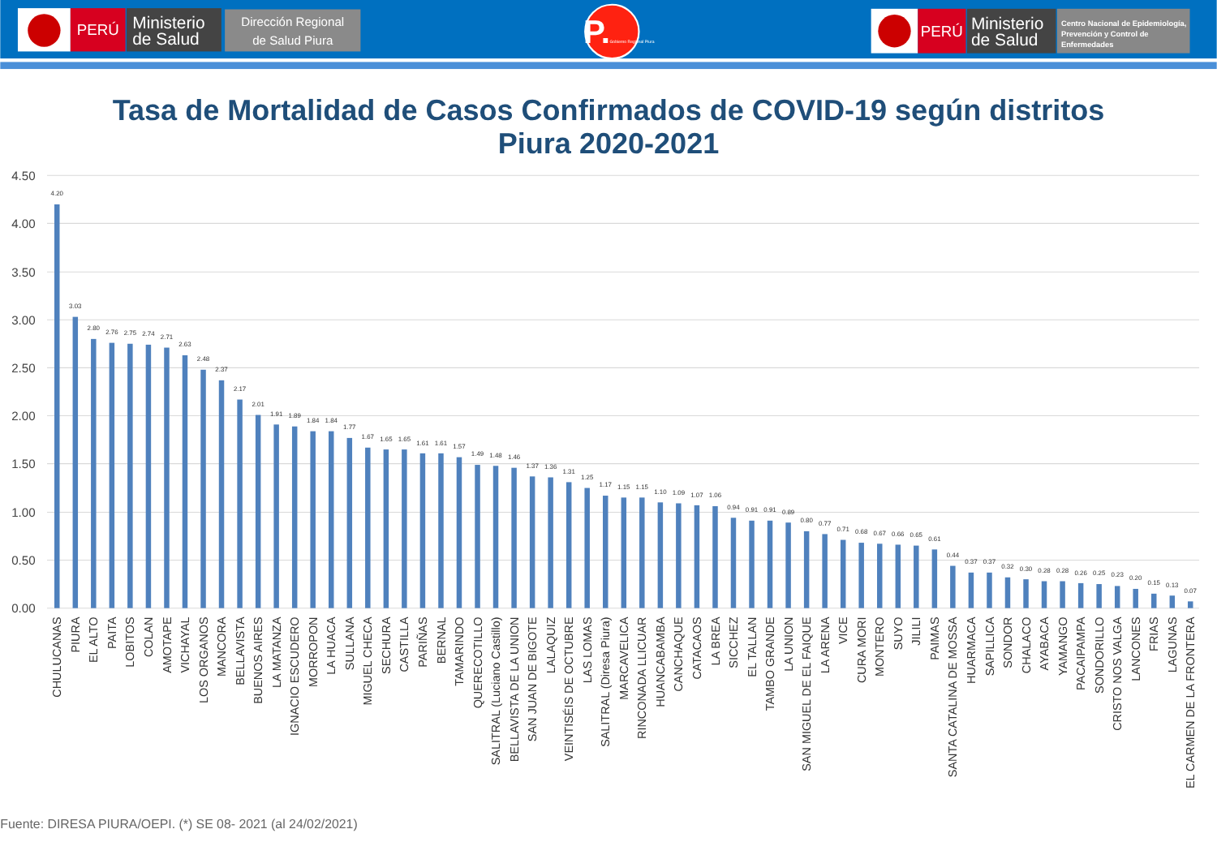PERÚ
Ministerio
de Salud
Dirección Regional
de Salud Piura
P.
Gobierno Regional Piura
PERÚ
Ministerio
de Salud
Centro Nacional de Epidemiología,
Prevención y Control de
Enfermedades
Tasa de Mortalidad de Casos Confirmados de COVID-19 según distritos
Piura 2020-2021
4.50
4.00
3.50
3.00
2.50
2.00
1.50
1.00
0.50
0.00
4.20
3.03
2.80
2.76
2.75
2.74
2.71
2.63
2.48
2.37
2.17
2.01
1.91
1.89
1.84
1.84
1.77
1.67
1.65
1.65
1.61
1.61
1.57
1.49
1.48
1.46
1.37
1.36
1.31
1.25
1.17
1.15
1.15
1.10
1.09
1.07
1.06
0.94
0.91
0.91
0.89
0.80
0.77
0.71
0.68
0.67
0.66
0.65
0.61
0.44
0.37
0.37
0.32
0.30
0.28
0.28
0.26
0.25
0.23
0.20
0.15
0.13
0.07
CHULUCANAS
PIURA
EL ALTO
PAITA
LOBITOS
COLAN
AMOTAPE
VICHAYAL
LOS ORGANOS
MANCORA
BELLAVISTA
BUENOS AIRES
LA MATANZA
IGNACIO ESCUDERO
MORROPON
LA HUACA
SULLANA
MIGUEL CHECA
SECHURA
CASTILLA
PARIÑAS
BERNAL
TAMARINDO
QUERECOTILLO
SALITRAL (Luciano Castillo)
BELLAVISTA DE LA UNION
SAN JUAN DE BIGOTE
LALAQUIZ
VEINTISÉIS DE OCTUBRE
LAS LOMAS
SALITRAL (Diresa Piura)
MARCAVELICA
RINCONADA LLICUAR
HUANCABAMBA
CANCHAQUE
CATACAOS
LA BREA
SICCHEZ
EL TALLAN
TAMBO GRANDE
LA UNION
SAN MIGUEL DE EL FAIQUE
LA ARENA
VICE
CURA MORI
MONTERO
SUYO
JILILI
PAIMAS
SANTA CATALINA DE MOSSA
HUARMACA
SAPILLICA
SONDOR
CHALACO
AYABACA
YAMANGO
PACAIPAMPA
SONDORILLO
CRISTO NOS VALGA
LANCONES
FRIAS
LAGUNAS
EL CARMEN DE LA FRONTERA
Fuente: DIRESA PIURA/OEPI. (*) SE 08- 2021 (al 24/02/2021)